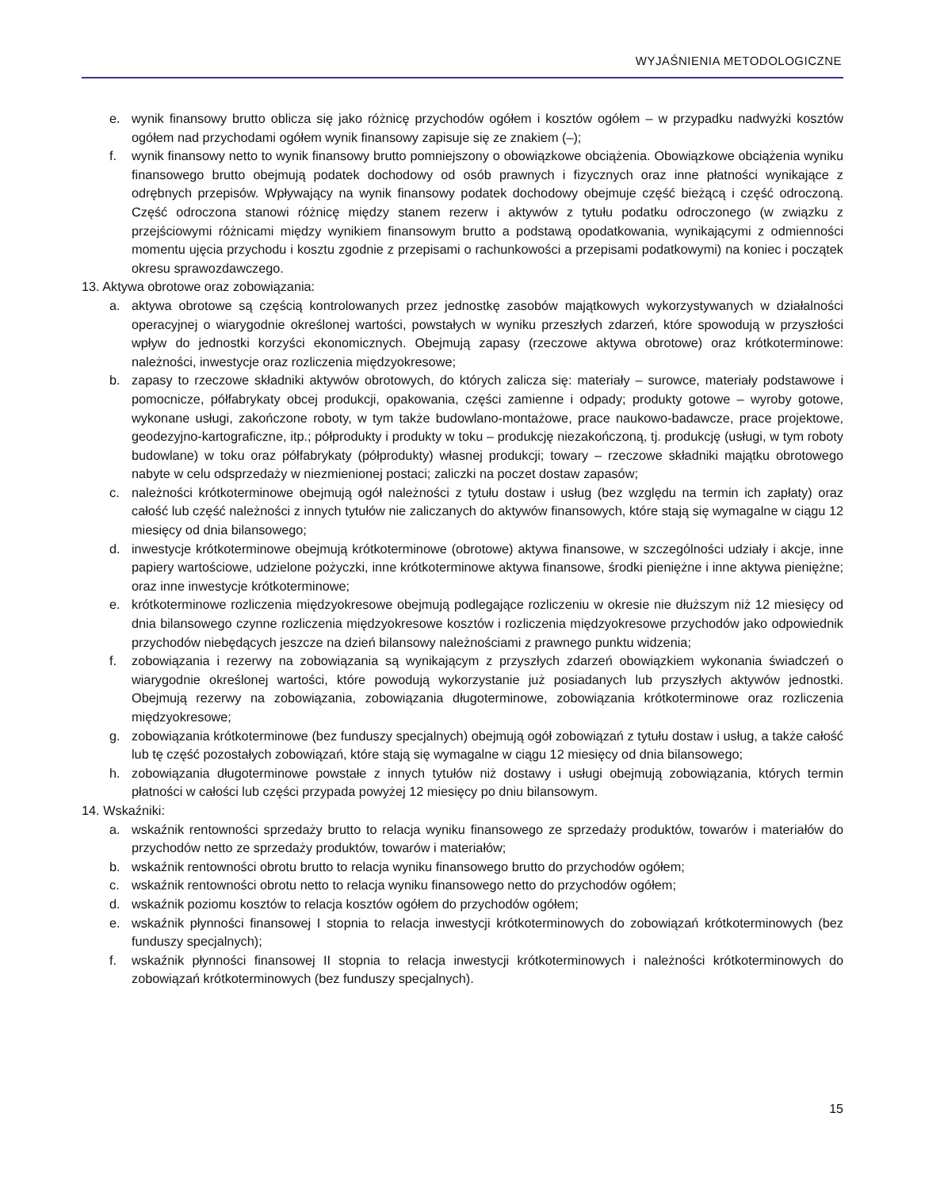WYJAŚNIENIA METODOLOGICZNE
e. wynik finansowy brutto oblicza się jako różnicę przychodów ogółem i kosztów ogółem – w przypadku nadwyżki kosztów ogółem nad przychodami ogółem wynik finansowy zapisuje się ze znakiem (–);
f. wynik finansowy netto to wynik finansowy brutto pomniejszony o obowiązkowe obciążenia. Obowiązkowe obciążenia wyniku finansowego brutto obejmują podatek dochodowy od osób prawnych i fizycznych oraz inne płatności wynikające z odrębnych przepisów. Wpływający na wynik finansowy podatek dochodowy obejmuje część bieżącą i część odroczoną. Część odroczona stanowi różnicę między stanem rezerw i aktywów z tytułu podatku odroczonego (w związku z przejściowymi różnicami między wynikiem finansowym brutto a podstawą opodatkowania, wynikającymi z odmienności momentu ujęcia przychodu i kosztu zgodnie z przepisami o rachunkowości a przepisami podatkowymi) na koniec i początek okresu sprawozdawczego.
13. Aktywa obrotowe oraz zobowiązania:
a. aktywa obrotowe są częścią kontrolowanych przez jednostkę zasobów majątkowych wykorzystywanych w działalności operacyjnej o wiarygodnie określonej wartości, powstałych w wyniku przeszłych zdarzeń, które spowodują w przyszłości wpływ do jednostki korzyści ekonomicznych. Obejmują zapasy (rzeczowe aktywa obrotowe) oraz krótkoterminowe: należności, inwestycje oraz rozliczenia międzyokresowe;
b. zapasy to rzeczowe składniki aktywów obrotowych, do których zalicza się: materiały – surowce, materiały podstawowe i pomocnicze, półfabrykaty obcej produkcji, opakowania, części zamienne i odpady; produkty gotowe – wyroby gotowe, wykonane usługi, zakończone roboty, w tym także budowlano-montażowe, prace naukowo-badawcze, prace projektowe, geodezyjno-kartograficzne, itp.; półprodukty i produkty w toku – produkcję niezakończoną, tj. produkcję (usługi, w tym roboty budowlane) w toku oraz półfabrykaty (półprodukty) własnej produkcji; towary – rzeczowe składniki majątku obrotowego nabyte w celu odsprzedaży w niezmienionej postaci; zaliczki na poczet dostaw zapasów;
c. należności krótkoterminowe obejmują ogół należności z tytułu dostaw i usług (bez względu na termin ich zapłaty) oraz całość lub część należności z innych tytułów nie zaliczanych do aktywów finansowych, które stają się wymagalne w ciągu 12 miesięcy od dnia bilansowego;
d. inwestycje krótkoterminowe obejmują krótkoterminowe (obrotowe) aktywa finansowe, w szczególności udziały i akcje, inne papiery wartościowe, udzielone pożyczki, inne krótkoterminowe aktywa finansowe, środki pieniężne i inne aktywa pieniężne; oraz inne inwestycje krótkoterminowe;
e. krótkoterminowe rozliczenia międzyokresowe obejmują podlegające rozliczeniu w okresie nie dłuższym niż 12 miesięcy od dnia bilansowego czynne rozliczenia międzyokresowe kosztów i rozliczenia międzyokresowe przychodów jako odpowiednik przychodów niebędących jeszcze na dzień bilansowy należnościami z prawnego punktu widzenia;
f. zobowiązania i rezerwy na zobowiązania są wynikającym z przyszłych zdarzeń obowiązkiem wykonania świadczeń o wiarygodnie określonej wartości, które powodują wykorzystanie już posiadanych lub przyszłych aktywów jednostki. Obejmują rezerwy na zobowiązania, zobowiązania długoterminowe, zobowiązania krótkoterminowe oraz rozliczenia międzyokresowe;
g. zobowiązania krótkoterminowe (bez funduszy specjalnych) obejmują ogół zobowiązań z tytułu dostaw i usług, a także całość lub tę część pozostałych zobowiązań, które stają się wymagalne w ciągu 12 miesięcy od dnia bilansowego;
h. zobowiązania długoterminowe powstałe z innych tytułów niż dostawy i usługi obejmują zobowiązania, których termin płatności w całości lub części przypada powyżej 12 miesięcy po dniu bilansowym.
14. Wskaźniki:
a. wskaźnik rentowności sprzedaży brutto to relacja wyniku finansowego ze sprzedaży produktów, towarów i materiałów do przychodów netto ze sprzedaży produktów, towarów i materiałów;
b. wskaźnik rentowności obrotu brutto to relacja wyniku finansowego brutto do przychodów ogółem;
c. wskaźnik rentowności obrotu netto to relacja wyniku finansowego netto do przychodów ogółem;
d. wskaźnik poziomu kosztów to relacja kosztów ogółem do przychodów ogółem;
e. wskaźnik płynności finansowej I stopnia to relacja inwestycji krótkoterminowych do zobowiązań krótkoterminowych (bez funduszy specjalnych);
f. wskaźnik płynności finansowej II stopnia to relacja inwestycji krótkoterminowych i należności krótkoterminowych do zobowiązań krótkoterminowych (bez funduszy specjalnych).
15